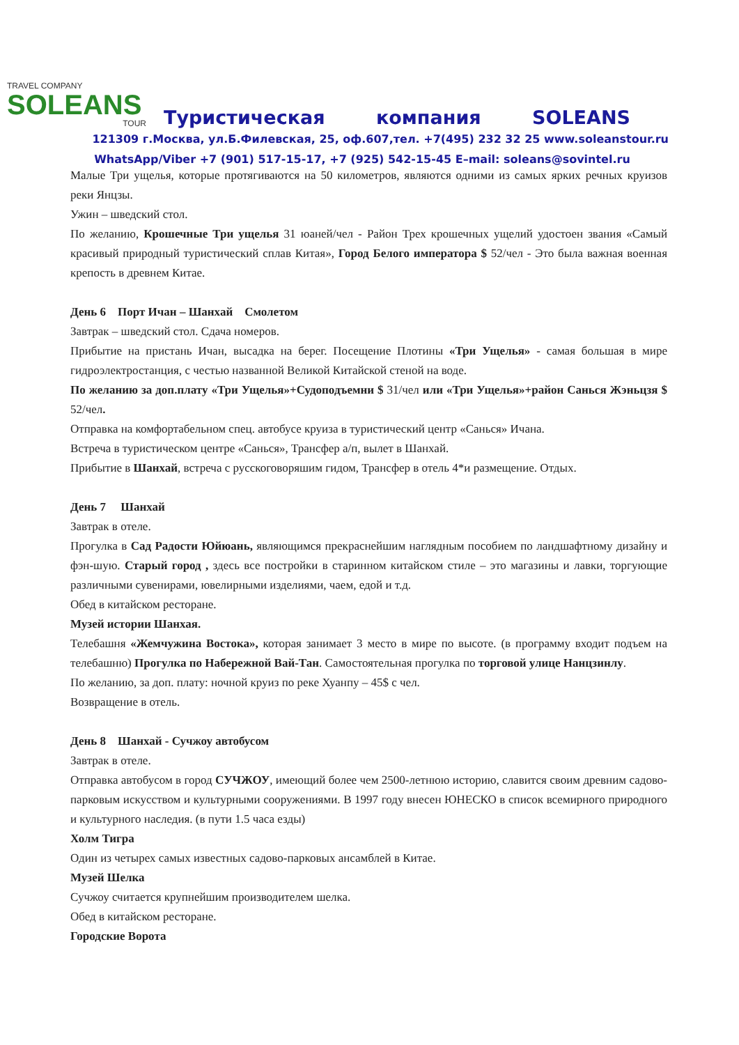TRAVEL COMPANY
SOLEANS
TOUR
Туристическая компания SOLEANS
121309 г.Москва, ул.Б.Филевская, 25, оф.607,тел. +7(495) 232 32 25 www.soleanstour.ru
WhatsApp/Viber +7 (901) 517-15-17, +7 (925) 542-15-45 E–mail: soleans@sovintel.ru
Малые Три ущелья, которые протягиваются на 50 километров, являются одними из самых ярких речных круизов реки Янцзы.
Ужин – шведский стол.
По желанию, Крошечные Три ущелья 31 юаней/чел - Район Трех крошечных ущелий удостоен звания «Самый красивый природный туристический сплав Китая», Город Белого императора $ 52/чел - Это была важная военная крепость в древнем Китае.
День 6 Порт Ичан – Шанхай Смолетом
Завтрак – шведский стол. Сдача номеров.
Прибытие на пристань Ичан, высадка на берег. Посещение Плотины «Три Ущелья» - самая большая в мире гидроэлектростанция, с честью названной Великой Китайской стеной на воде.
По желанию за доп.плату «Три Ущелья»+Судоподъемни $ 31/чел или «Три Ущелья»+район Санься Жэньцзя $ 52/чел.
Отправка на комфортабельном спец. автобусе круиза в туристический центр «Санься» Ичана.
Встреча в туристическом центре «Санься», Трансфер а/п, вылет в Шанхай.
Прибытие в Шанхай, встреча с русскоговоряшим гидом, Трансфер в отель 4*и размещение. Отдых.
День 7 Шанхай
Завтрак в отеле.
Прогулка в Сад Радости Юйюань, являющимся прекраснейшим наглядным пособием по ландшафтному дизайну и фэн-шую. Старый город , здесь все постройки в старинном китайском стиле – это магазины и лавки, торгующие различными сувенирами, ювелирными изделиями, чаем, едой и т.д.
Обед в китайском ресторане.
Музей истории Шанхая.
Телебашня «Жемчужина Востока», которая занимает 3 место в мире по высоте. (в программу входит подъем на телебашню) Прогулка по Набережной Вай-Тан. Самостоятельная прогулка по торговой улице Нанцзинлу.
По желанию, за доп. плату: ночной круиз по реке Хуанпу – 45$ с чел.
Возвращение в отель.
День 8 Шанхай - Сучжоу автобусом
Завтрак в отеле.
Отправка автобусом в город СУЧЖОУ, имеющий более чем 2500-летнюю историю, славится своим древним садово-парковым искусством и культурными сооружениями. В 1997 году внесен ЮНЕСКО в список всемирного природного и культурного наследия. (в пути 1.5 часа езды)
Холм Тигра
Один из четырех самых известных садово-парковых ансамблей в Китае.
Музей Шелка
Сучжоу считается крупнейшим производителем шелка.
Обед в китайском ресторане.
Городские Ворота